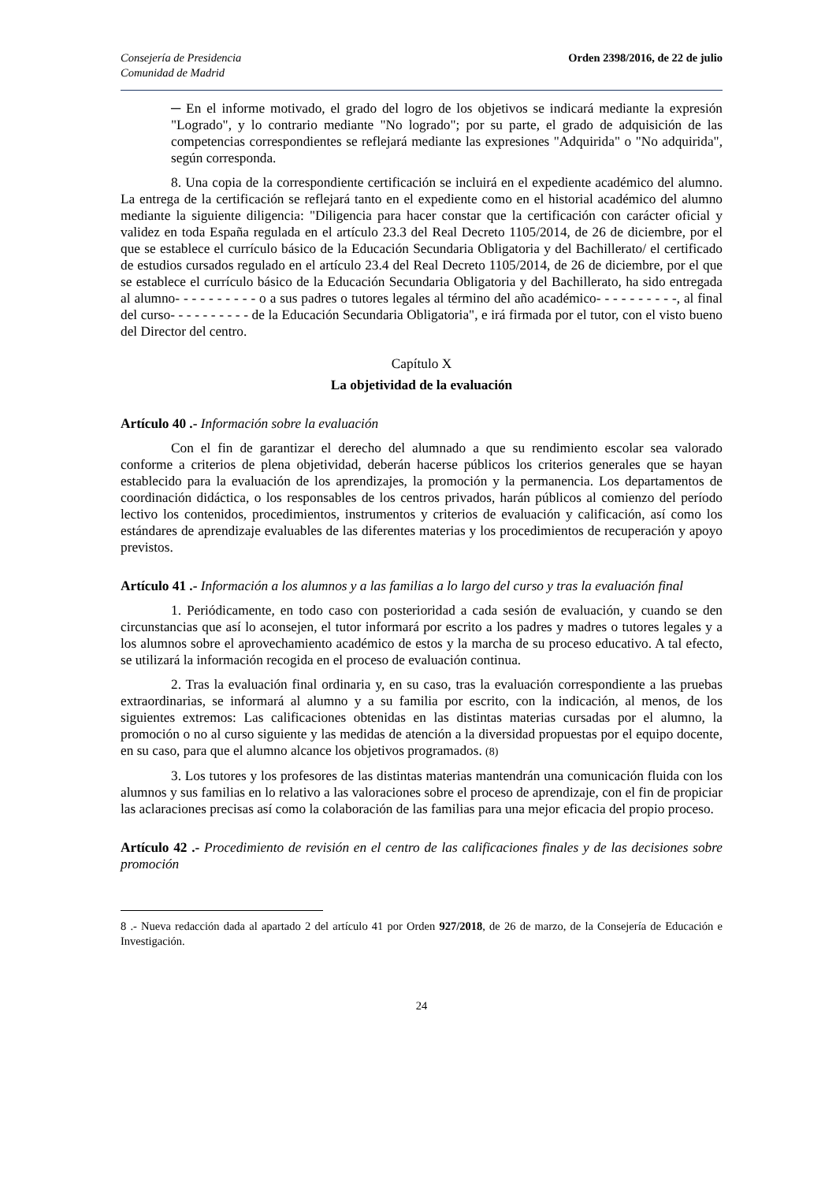Consejería de Presidencia
Comunidad de Madrid
Orden 2398/2016, de 22 de julio
─ En el informe motivado, el grado del logro de los objetivos se indicará mediante la expresión "Logrado", y lo contrario mediante "No logrado"; por su parte, el grado de adquisición de las competencias correspondientes se reflejará mediante las expresiones "Adquirida" o "No adquirida", según corresponda.
8. Una copia de la correspondiente certificación se incluirá en el expediente académico del alumno. La entrega de la certificación se reflejará tanto en el expediente como en el historial académico del alumno mediante la siguiente diligencia: "Diligencia para hacer constar que la certificación con carácter oficial y validez en toda España regulada en el artículo 23.3 del Real Decreto 1105/2014, de 26 de diciembre, por el que se establece el currículo básico de la Educación Secundaria Obligatoria y del Bachillerato/ el certificado de estudios cursados regulado en el artículo 23.4 del Real Decreto 1105/2014, de 26 de diciembre, por el que se establece el currículo básico de la Educación Secundaria Obligatoria y del Bachillerato, ha sido entregada al alumno- - - - - - - - - - o a sus padres o tutores legales al término del año académico- - - - - - - - - -, al final del curso- - - - - - - - - - de la Educación Secundaria Obligatoria", e irá firmada por el tutor, con el visto bueno del Director del centro.
Capítulo X
La objetividad de la evaluación
Artículo 40 .- Información sobre la evaluación
Con el fin de garantizar el derecho del alumnado a que su rendimiento escolar sea valorado conforme a criterios de plena objetividad, deberán hacerse públicos los criterios generales que se hayan establecido para la evaluación de los aprendizajes, la promoción y la permanencia. Los departamentos de coordinación didáctica, o los responsables de los centros privados, harán públicos al comienzo del período lectivo los contenidos, procedimientos, instrumentos y criterios de evaluación y calificación, así como los estándares de aprendizaje evaluables de las diferentes materias y los procedimientos de recuperación y apoyo previstos.
Artículo 41 .- Información a los alumnos y a las familias a lo largo del curso y tras la evaluación final
1. Periódicamente, en todo caso con posterioridad a cada sesión de evaluación, y cuando se den circunstancias que así lo aconsejen, el tutor informará por escrito a los padres y madres o tutores legales y a los alumnos sobre el aprovechamiento académico de estos y la marcha de su proceso educativo. A tal efecto, se utilizará la información recogida en el proceso de evaluación continua.
2. Tras la evaluación final ordinaria y, en su caso, tras la evaluación correspondiente a las pruebas extraordinarias, se informará al alumno y a su familia por escrito, con la indicación, al menos, de los siguientes extremos: Las calificaciones obtenidas en las distintas materias cursadas por el alumno, la promoción o no al curso siguiente y las medidas de atención a la diversidad propuestas por el equipo docente, en su caso, para que el alumno alcance los objetivos programados. (8)
3. Los tutores y los profesores de las distintas materias mantendrán una comunicación fluida con los alumnos y sus familias en lo relativo a las valoraciones sobre el proceso de aprendizaje, con el fin de propiciar las aclaraciones precisas así como la colaboración de las familias para una mejor eficacia del propio proceso.
Artículo 42 .- Procedimiento de revisión en el centro de las calificaciones finales y de las decisiones sobre promoción
8 .- Nueva redacción dada al apartado 2 del artículo 41 por Orden 927/2018, de 26 de marzo, de la Consejería de Educación e Investigación.
24